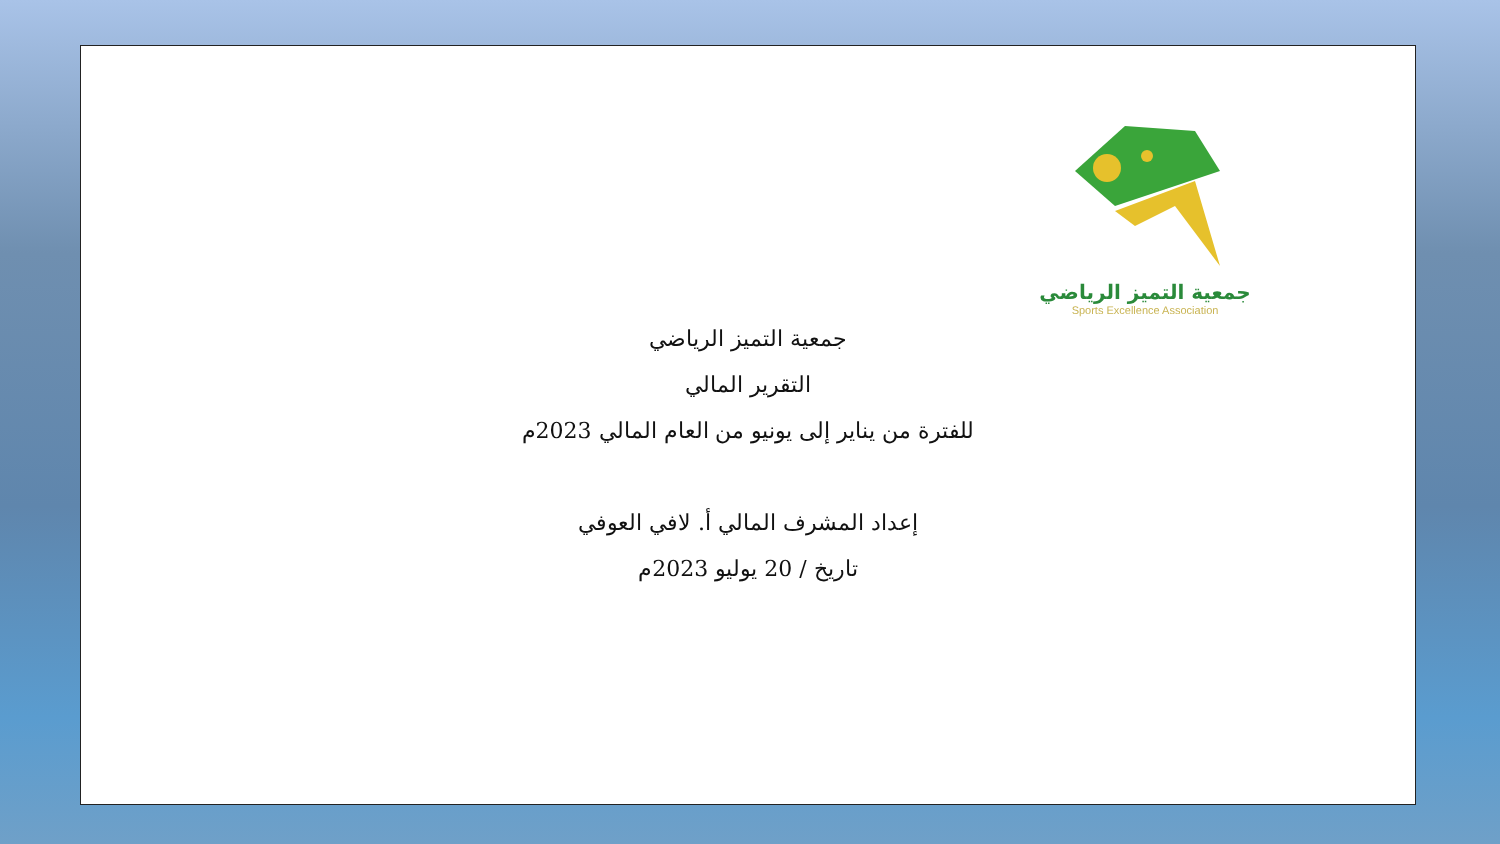جمعية التميز الرياضي
Sports Excellence Association
جمعية التميز الرياضي
التقرير المالي
للفترة من يناير إلى يونيو من العام المالي 2023م
إعداد المشرف المالي أ. لافي العوفي
تاريخ / 20 يوليو 2023م